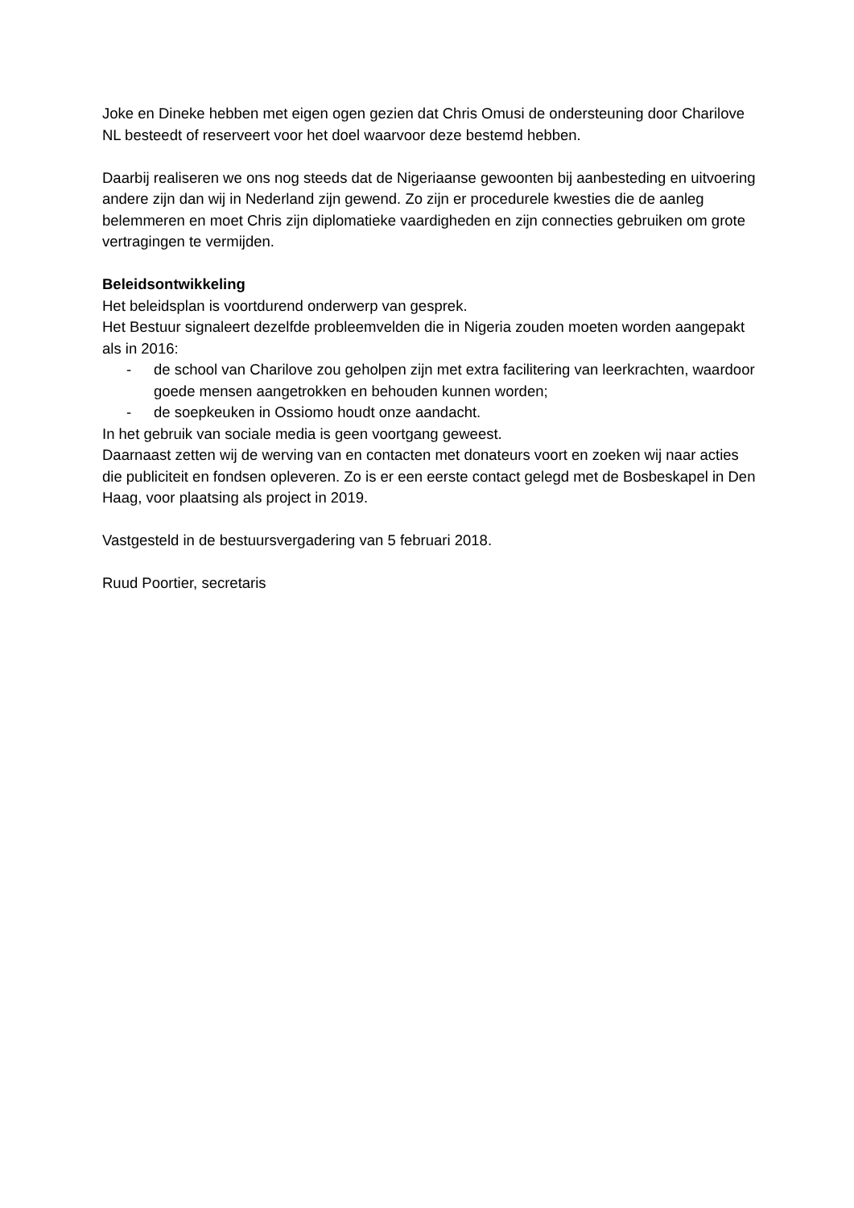Joke en Dineke hebben met eigen ogen gezien dat Chris Omusi de ondersteuning door Charilove NL besteedt of reserveert voor het doel waarvoor deze bestemd hebben.
Daarbij realiseren we ons nog steeds dat de Nigeriaanse gewoonten bij aanbesteding en uitvoering andere zijn dan wij in Nederland zijn gewend. Zo zijn er procedurele kwesties die de aanleg belemmeren en moet Chris zijn diplomatieke vaardigheden en zijn connecties gebruiken om grote vertragingen te vermijden.
Beleidsontwikkeling
Het beleidsplan is voortdurend onderwerp van gesprek.
Het Bestuur signaleert dezelfde probleemvelden die in Nigeria zouden moeten worden aangepakt als in 2016:
- de school van Charilove zou geholpen zijn met extra facilitering van leerkrachten, waardoor goede mensen aangetrokken en behouden kunnen worden;
- de soepkeuken in Ossiomo houdt onze aandacht.
In het gebruik van sociale media is geen voortgang geweest.
Daarnaast zetten wij de werving van en contacten met donateurs voort en zoeken wij naar acties die publiciteit en fondsen opleveren. Zo is er een eerste contact gelegd met de Bosbeskapel in Den Haag, voor plaatsing als project in 2019.
Vastgesteld in de bestuursvergadering van 5 februari 2018.
Ruud Poortier, secretaris